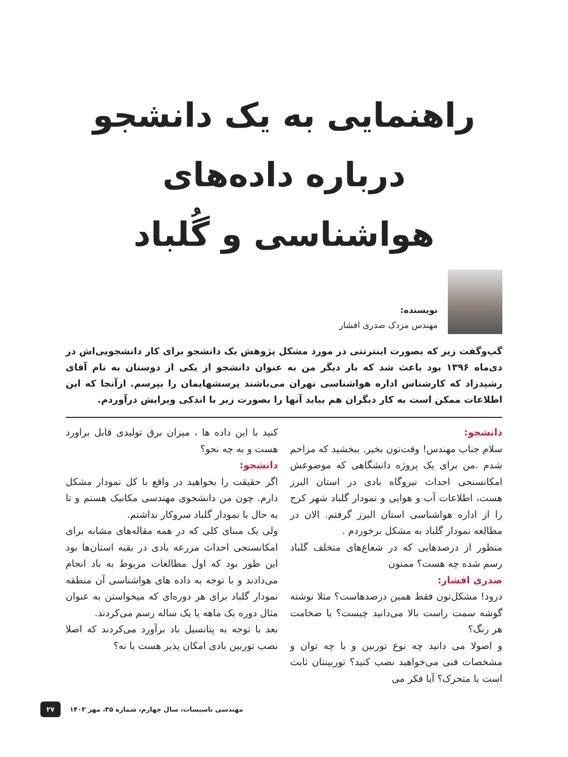راهنمایی به یک دانشجو
درباره داده‌های
هواشناسی و گُلباد
نویسنده:
مهندس مزدک صدری افشار
گپ‌وگفت زیر که بصورت اینترنتی در مورد مشکل پژوهش یک دانشجو برای کار دانشجویی‌اش در دی‌ماه ۱۳۹۶ بود باعث شد که بار دیگر من به عنوان دانشجو از یکی از دوستان به نام آقای رشیدزاد که کارشناس اداره هواشناسی تهران می‌باشند پرسشهایمان را بپرسم. ازآنجا که این اطلاعات ممکن است به کار دیگران هم بیاید آنها را بصورت زیر با اندکی ویرایش درآوردم.
دانشجو:
سلام جناب مهندس! وقت‌تون بخیر. ببخشید که مزاحم شدم .من برای یک پروژه دانشگاهی که موضوعش امکانسنجی احداث نیروگاه بادی در استان البرز هست، اطلاعات آب و هوایی و نمودار گلباد شهر کرج را از اداره هواشناسی استان البرز گرفتم. الان در مطالعه نمودار گلباد به مشکل برخوردم .
منظور از درصدهایی که در شعاع‌های متخلف گلباد رسم شده چه هست؟ ممنون
صدری افشار:
درود! مشکل‌تون فقط همین درصدهاست؟ مثلا نوشته گوشه سمت راست بالا می‌دانید چیست؟ یا ضخامت هر رنگ؟
و اصولا می دانید چه نوع توربین و با چه توان و مشخصات فنی می‌خواهید نصب کنید؟ توربینتان ثابت است یا متحرک؟ آیا فکر می
کنید با این داده ها ، میزان برق تولیدی قابل براورد هست و به چه نحو؟
دانشجو:
اگر حقیقت را بخواهید در واقع با کل نمودار مشکل دارم. چون من دانشجوی مهندسی مکانیک هستم و تا به حال با نمودار گلباد سروکار نداشتم.
ولی یک مبنای کلی که در همه مقاله‌های مشابه برای امکانسنجی احداث مزرعه بادی در بقیه استان‌ها بود این طور بود که اول مطالعات مربوط به باد انجام می‌دادند و با توجه به داده های هواشناسی آن منطقه نمودار گلباد برای هر دوره‌ای که میخواستن به عنوان مثال دوره یک ماهه یا یک ساله رسم می‌کردند.
بعد با توجه به پتانسیل باد برآورد می‌کردند که اصلا نصب توربین بادی امکان پذیر هست یا نه؟
۲۷ مهندسی تاسیسات، سال چهارم، شماره ۳۵، مهر ۱۴۰۳